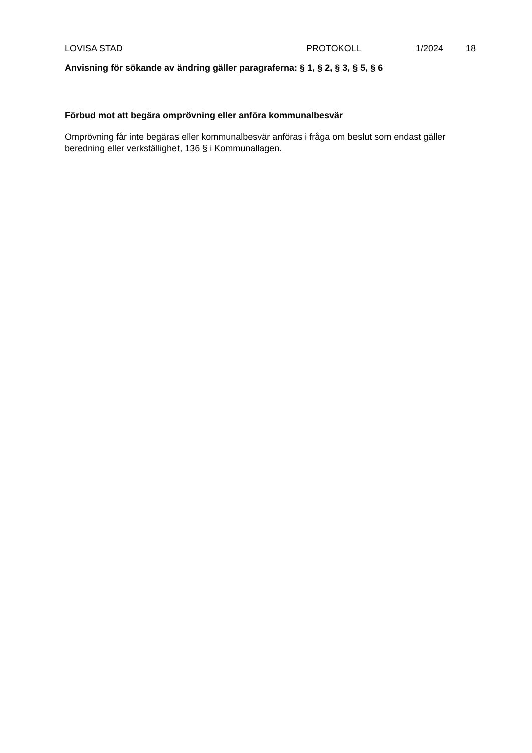LOVISA STAD PROTOKOLL 1/2024 18
Anvisning för sökande av ändring gäller paragraferna: § 1, § 2, § 3, § 5, § 6
Förbud mot att begära omprövning eller anföra kommunalbesvär
Omprövning får inte begäras eller kommunalbesvär anföras i fråga om beslut som endast gäller beredning eller verkställighet, 136 § i Kommunallagen.